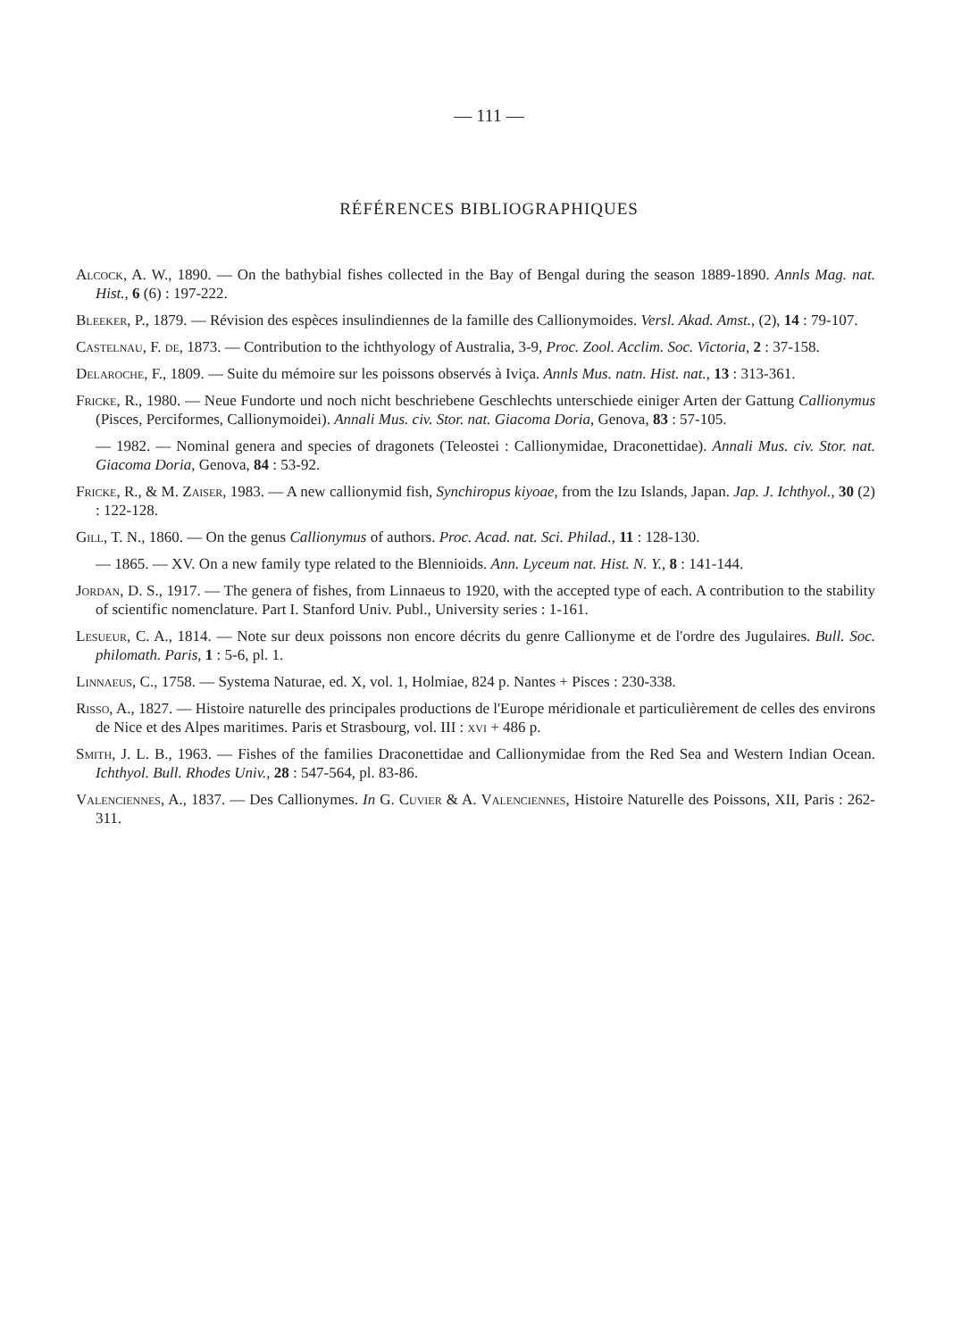— 111 —
RÉFÉRENCES BIBLIOGRAPHIQUES
Alcock, A. W., 1890. — On the bathybial fishes collected in the Bay of Bengal during the season 1889-1890. Annls Mag. nat. Hist., 6 (6) : 197-222.
Bleeker, P., 1879. — Révision des espèces insulindiennes de la famille des Callionymoides. Versl. Akad. Amst., (2), 14 : 79-107.
Castelnau, F. de, 1873. — Contribution to the ichthyology of Australia, 3-9, Proc. Zool. Acclim. Soc. Victoria, 2 : 37-158.
Delaroche, F., 1809. — Suite du mémoire sur les poissons observés à Iviça. Annls Mus. natn. Hist. nat., 13 : 313-361.
Fricke, R., 1980. — Neue Fundorte und noch nicht beschriebene Geschlechts unterschiede einiger Arten der Gattung Callionymus (Pisces, Perciformes, Callionymoidei). Annali Mus. civ. Stor. nat. Giacoma Doria, Genova, 83 : 57-105.
— 1982. — Nominal genera and species of dragonets (Teleostei : Callionymidae, Draconettidae). Annali Mus. civ. Stor. nat. Giacoma Doria, Genova, 84 : 53-92.
Fricke, R., & M. Zaiser, 1983. — A new callionymid fish, Synchiropus kiyoae, from the Izu Islands, Japan. Jap. J. Ichthyol., 30 (2) : 122-128.
Gill, T. N., 1860. — On the genus Callionymus of authors. Proc. Acad. nat. Sci. Philad., 11 : 128-130.
— 1865. — XV. On a new family type related to the Blennioids. Ann. Lyceum nat. Hist. N. Y., 8 : 141-144.
Jordan, D. S., 1917. — The genera of fishes, from Linnaeus to 1920, with the accepted type of each. A contribution to the stability of scientific nomenclature. Part I. Stanford Univ. Publ., University series : 1-161.
Lesueur, C. A., 1814. — Note sur deux poissons non encore décrits du genre Callionyme et de l'ordre des Jugulaires. Bull. Soc. philomath. Paris, 1 : 5-6, pl. 1.
Linnaeus, C., 1758. — Systema Naturae, ed. X, vol. 1, Holmiae, 824 p. Nantes + Pisces : 230-338.
Risso, A., 1827. — Histoire naturelle des principales productions de l'Europe méridionale et particulièrement de celles des environs de Nice et des Alpes maritimes. Paris et Strasbourg, vol. III : xvi + 486 p.
Smith, J. L. B., 1963. — Fishes of the families Draconettidae and Callionymidae from the Red Sea and Western Indian Ocean. Ichthyol. Bull. Rhodes Univ., 28 : 547-564, pl. 83-86.
Valenciennes, A., 1837. — Des Callionymes. In G. Cuvier & A. Valenciennes, Histoire Naturelle des Poissons, XII, Paris : 262-311.